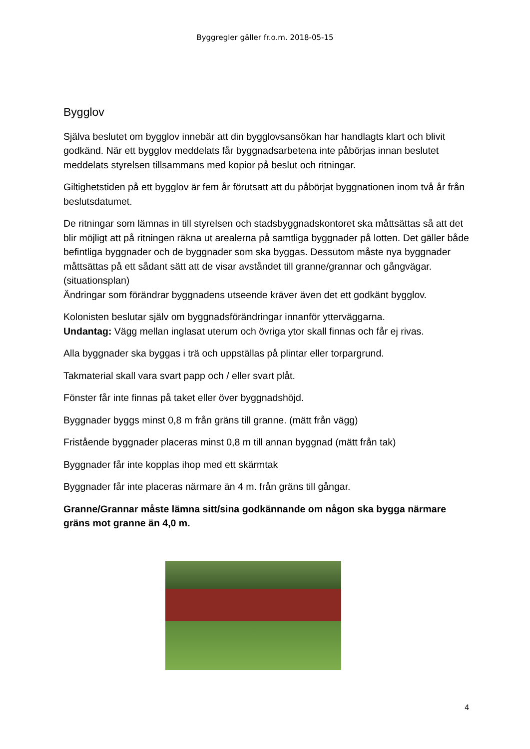Byggregler gäller fr.o.m. 2018-05-15
Bygglov
Själva beslutet om bygglov innebär att din bygglovsansökan har handlagts klart och blivit godkänd. När ett bygglov meddelats får byggnadsarbetena inte påbörjas innan beslutet meddelats styrelsen tillsammans med kopior på beslut och ritningar.
Giltighetstiden på ett bygglov är fem år förutsatt att du påbörjat byggnationen inom två år från beslutsdatumet.
De ritningar som lämnas in till styrelsen och stadsbyggnadskontoret ska måttsättas så att det blir möjligt att på ritningen räkna ut arealerna på samtliga byggnader på lotten. Det gäller både befintliga byggnader och de byggnader som ska byggas. Dessutom måste nya byggnader måttsättas på ett sådant sätt att de visar avståndet till granne/grannar och gångvägar. (situationsplan)
Ändringar som förändrar byggnadens utseende kräver även det ett godkänt bygglov.
Kolonisten beslutar själv om byggnadsförändringar innanför ytterväggarna.
Undantag: Vägg mellan inglasat uterum och övriga ytor skall finnas och får ej rivas.
Alla byggnader ska byggas i trä och uppställas på plintar eller torpargrund.
Takmaterial skall vara svart papp och / eller svart plåt.
Fönster får inte finnas på taket eller över byggnadshöjd.
Byggnader byggs minst 0,8 m från gräns till granne. (mätt från vägg)
Fristående byggnader placeras minst 0,8 m till annan byggnad (mätt från tak)
Byggnader får inte kopplas ihop med ett skärmtak
Byggnader får inte placeras närmare än 4 m. från gräns till gångar.
Granne/Grannar måste lämna sitt/sina godkännande om någon ska bygga närmare gräns mot granne än 4,0 m.
4